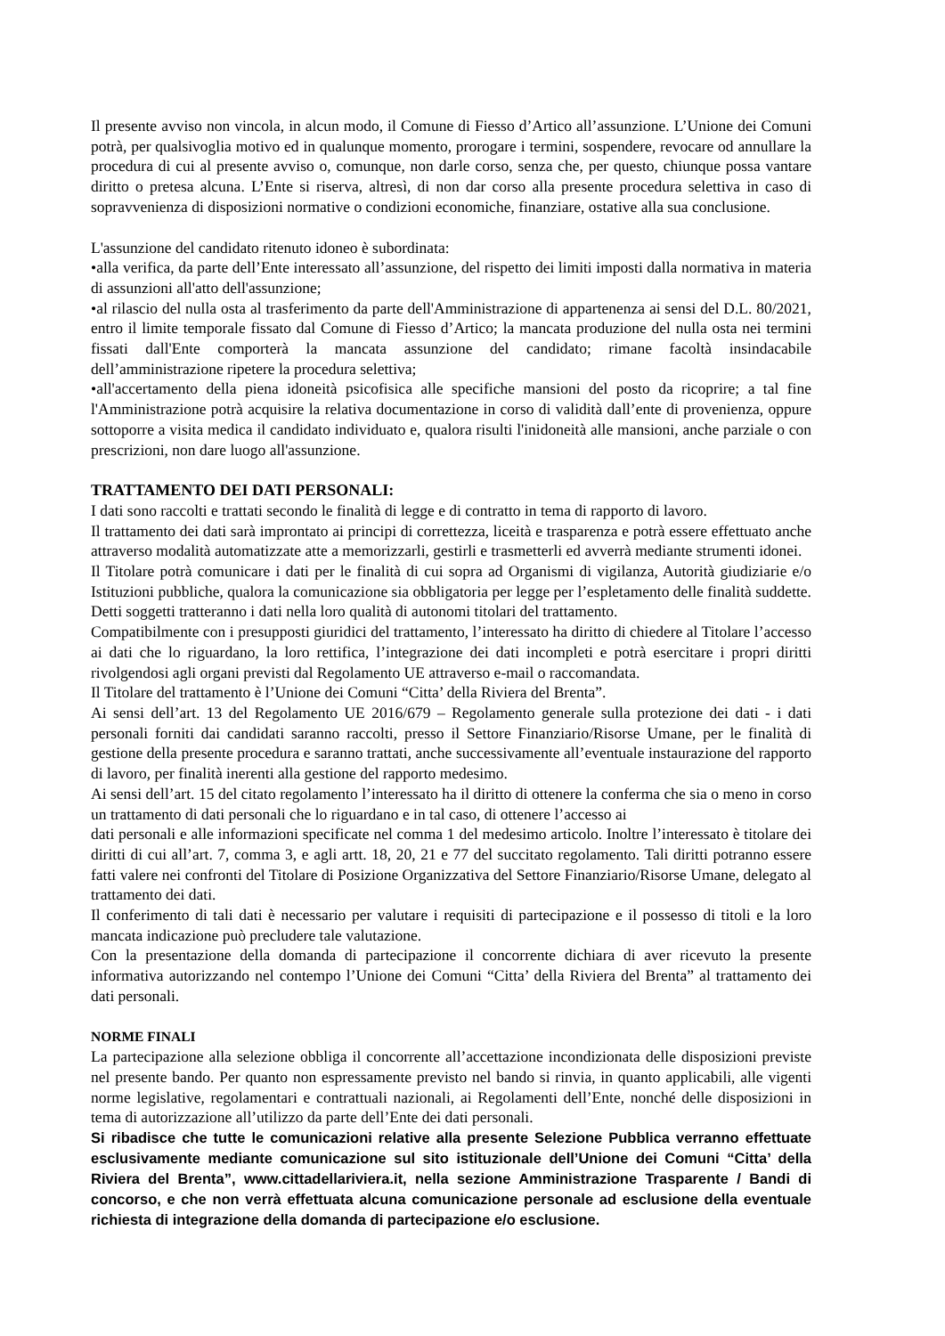Il presente avviso non vincola, in alcun modo, il Comune di Fiesso d’Artico all’assunzione. L’Unione dei Comuni potrà, per qualsivoglia motivo ed in qualunque momento, prorogare i termini, sospendere, revocare od annullare la procedura di cui al presente avviso o, comunque, non darle corso, senza che, per questo, chiunque possa vantare diritto o pretesa alcuna. L’Ente si riserva, altresì, di non dar corso alla presente procedura selettiva in caso di sopravvenienza di disposizioni normative o condizioni economiche, finanziare, ostative alla sua conclusione.
L'assunzione del candidato ritenuto idoneo è subordinata:
•alla verifica, da parte dell’Ente interessato all’assunzione, del rispetto dei limiti imposti dalla normativa in materia di assunzioni all'atto dell'assunzione;
•al rilascio del nulla osta al trasferimento da parte dell'Amministrazione di appartenenza ai sensi del D.L. 80/2021, entro il limite temporale fissato dal Comune di Fiesso d’Artico; la mancata produzione del nulla osta nei termini fissati dall'Ente comporterà la mancata assunzione del candidato; rimane facoltà insindacabile dell’amministrazione ripetere la procedura selettiva;
•all'accertamento della piena idoneità psicofisica alle specifiche mansioni del posto da ricoprire; a tal fine l'Amministrazione potrà acquisire la relativa documentazione in corso di validità dall’ente di provenienza, oppure sottoporre a visita medica il candidato individuato e, qualora risulti l'inidoneità alle mansioni, anche parziale o con prescrizioni, non dare luogo all'assunzione.
TRATTAMENTO DEI DATI PERSONALI:
I dati sono raccolti e trattati secondo le finalità di legge e di contratto in tema di rapporto di lavoro.
Il trattamento dei dati sarà improntato ai principi di correttezza, liceità e trasparenza e potrà essere effettuato anche attraverso modalità automatizzate atte a memorizzarli, gestirli e trasmetterli ed avverrà mediante strumenti idonei.
Il Titolare potrà comunicare i dati per le finalità di cui sopra ad Organismi di vigilanza, Autorità giudiziarie e/o Istituzioni pubbliche, qualora la comunicazione sia obbligatoria per legge per l’espletamento delle finalità suddette. Detti soggetti tratteranno i dati nella loro qualità di autonomi titolari del trattamento.
Compatibilmente con i presupposti giuridici del trattamento, l’interessato ha diritto di chiedere al Titolare l’accesso ai dati che lo riguardano, la loro rettifica, l’integrazione dei dati incompleti e potrà esercitare i propri diritti rivolgendosi agli organi previsti dal Regolamento UE attraverso e-mail o raccomandata.
Il Titolare del trattamento è l’Unione dei Comuni “Citta’ della Riviera del Brenta”.
Ai sensi dell’art. 13 del Regolamento UE 2016/679 – Regolamento generale sulla protezione dei dati - i dati personali forniti dai candidati saranno raccolti, presso il Settore Finanziario/Risorse Umane, per le finalità di gestione della presente procedura e saranno trattati, anche successivamente all’eventuale instaurazione del rapporto di lavoro, per finalità inerenti alla gestione del rapporto medesimo.
Ai sensi dell’art. 15 del citato regolamento l’interessato ha il diritto di ottenere la conferma che sia o meno in corso un trattamento di dati personali che lo riguardano e in tal caso, di ottenere l’accesso ai
dati personali e alle informazioni specificate nel comma 1 del medesimo articolo. Inoltre l’interessato è titolare dei diritti di cui all’art. 7, comma 3, e agli artt. 18, 20, 21 e 77 del succitato regolamento. Tali diritti potranno essere fatti valere nei confronti del Titolare di Posizione Organizzativa del Settore Finanziario/Risorse Umane, delegato al trattamento dei dati.
Il conferimento di tali dati è necessario per valutare i requisiti di partecipazione e il possesso di titoli e la loro mancata indicazione può precludere tale valutazione.
Con la presentazione della domanda di partecipazione il concorrente dichiara di aver ricevuto la presente informativa autorizzando nel contempo l’Unione dei Comuni “Citta’ della Riviera del Brenta” al trattamento dei dati personali.
NORME FINALI
La partecipazione alla selezione obbliga il concorrente all’accettazione incondizionata delle disposizioni previste nel presente bando. Per quanto non espressamente previsto nel bando si rinvia, in quanto applicabili, alle vigenti norme legislative, regolamentari e contrattuali nazionali, ai Regolamenti dell’Ente, nonché delle disposizioni in tema di autorizzazione all’utilizzo da parte dell’Ente dei dati personali.
Si ribadisce che tutte le comunicazioni relative alla presente Selezione Pubblica verranno effettuate esclusivamente mediante comunicazione sul sito istituzionale dell’Unione dei Comuni “Citta’ della Riviera del Brenta”, www.cittadellariviera.it, nella sezione Amministrazione Trasparente / Bandi di concorso, e che non verrà effettuata alcuna comunicazione personale ad esclusione della eventuale richiesta di integrazione della domanda di partecipazione e/o esclusione.